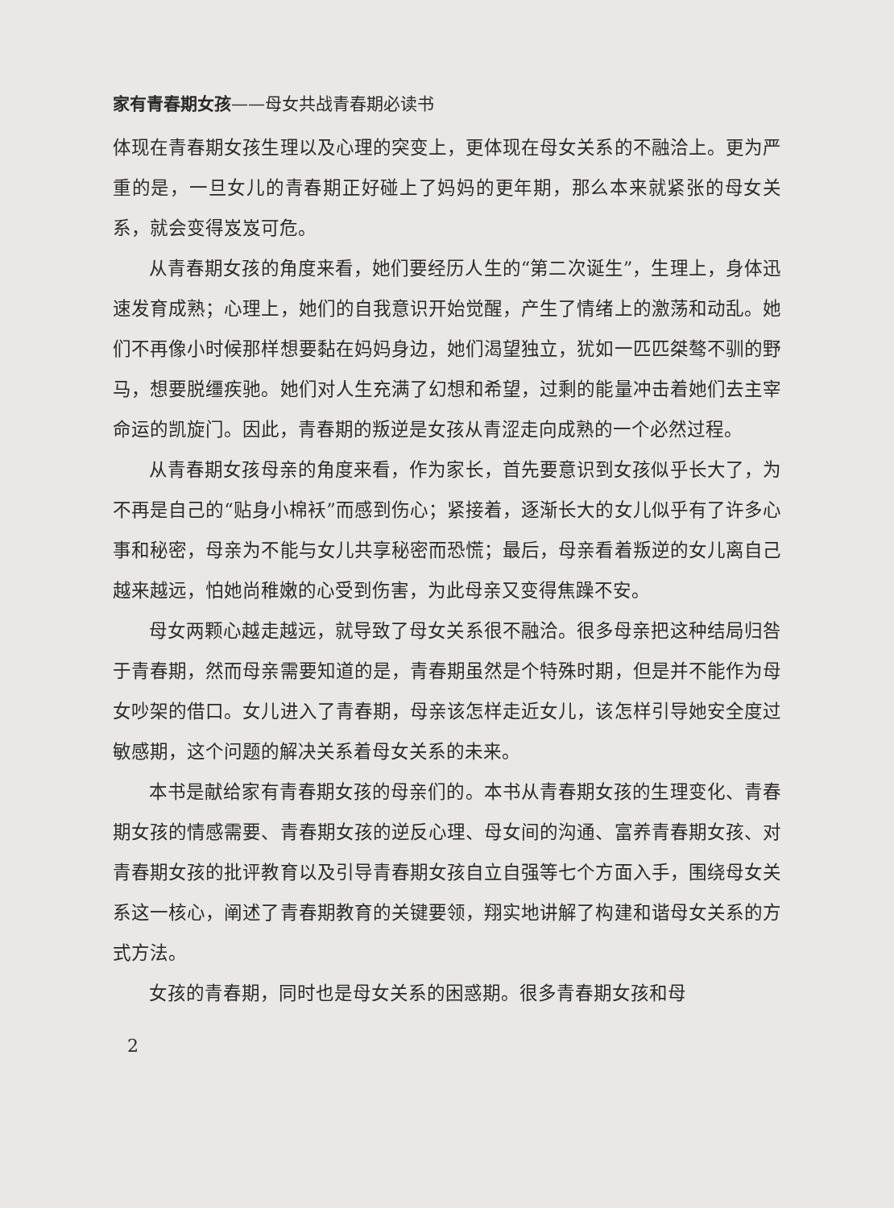家有青春期女孩——母女共战青春期必读书
体现在青春期女孩生理以及心理的突变上，更体现在母女关系的不融洽上。更为严重的是，一旦女儿的青春期正好碰上了妈妈的更年期，那么本来就紧张的母女关系，就会变得岌岌可危。
从青春期女孩的角度来看，她们要经历人生的“第二次诞生”，生理上，身体迅速发育成熟；心理上，她们的自我意识开始觉醒，产生了情绪上的激荡和动乱。她们不再像小时候那样想要黏在妈妈身边，她们渴望独立，犹如一匹匹桀骜不驯的野马，想要脱缰疾驰。她们对人生充满了幻想和希望，过剩的能量冲击着她们去主宰命运的凯旋门。因此，青春期的叛逆是女孩从青涩走向成熟的一个必然过程。
从青春期女孩母亲的角度来看，作为家长，首先要意识到女孩似乎长大了，为不再是自己的“贴身小棉袄”而感到伤心；紧接着，逐渐长大的女儿似乎有了许多心事和秘密，母亲为不能与女儿共享秘密而恐慌；最后，母亲看着叛逆的女儿离自己越来越远，怕她尚稚嫩的心受到伤害，为此母亲又变得焦躁不安。
母女两颗心越走越远，就导致了母女关系很不融洽。很多母亲把这种结局归咎于青春期，然而母亲需要知道的是，青春期虽然是个特殊时期，但是并不能作为母女吵架的借口。女儿进入了青春期，母亲该怎样走近女儿，该怎样引导她安全度过敏感期，这个问题的解决关系着母女关系的未来。
本书是献给家有青春期女孩的母亲们的。本书从青春期女孩的生理变化、青春期女孩的情感需要、青春期女孩的逆反心理、母女间的沟通、富养青春期女孩、对青春期女孩的批评教育以及引导青春期女孩自立自强等七个方面入手，围绕母女关系这一核心，阐述了青春期教育的关键要领，翔实地讲解了构建和谐母女关系的方式方法。
女孩的青春期，同时也是母女关系的困惑期。很多青春期女孩和母
2